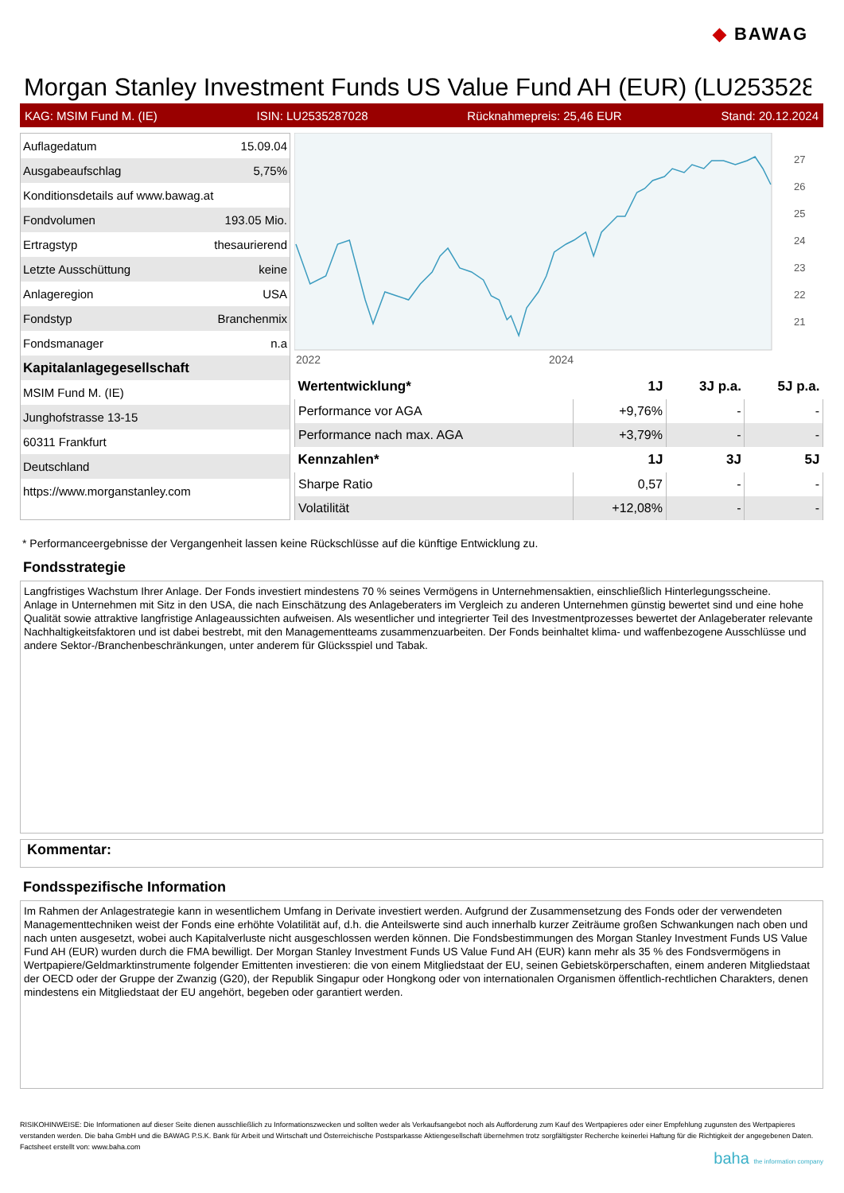◆ BAWAG
Morgan Stanley Investment Funds US Value Fund AH (EUR) (LU253528
KAG: MSIM Fund M. (IE) ISIN: LU2535287028 Rücknahmepreis: 25,46 EUR Stand: 20.12.2024
| Auflagedatum | 15.09.04 |
| Ausgabeaufschlag | 5,75% |
| Konditionsdetails auf www.bawag.at | |
| Fondvolumen | 193.05 Mio. |
| Ertragstyp | thesaurierend |
| Letzte Ausschüttung | keine |
| Anlageregion | USA |
| Fondstyp | Branchenmix |
| Fondsmanager | n.a |
| Kapitalanlagegesellschaft | |
| MSIM Fund M. (IE) | |
| Junghofstrasse 13-15 | |
| 60311 Frankfurt | |
| Deutschland | |
| https://www.morganstanley.com | |
2022
2024
27
26
25
24
23
22
21
| Wertentwicklung* | 1J | 3J p.a. | 5J p.a. |
| --- | --- | --- | --- |
| Performance vor AGA | +9,76% | - | - |
| Performance nach max. AGA | +3,79% | - | - |
| Kennzahlen* | 1J | 3J | 5J |
| Sharpe Ratio | 0,57 | - | - |
| Volatilität | +12,08% | - | - |
* Performanceergebnisse der Vergangenheit lassen keine Rückschlüsse auf die künftige Entwicklung zu.
Fondsstrategie
Langfristiges Wachstum Ihrer Anlage. Der Fonds investiert mindestens 70 % seines Vermögens in Unternehmensaktien, einschließlich Hinterlegungsscheine.
Anlage in Unternehmen mit Sitz in den USA, die nach Einschätzung des Anlageberaters im Vergleich zu anderen Unternehmen günstig bewertet sind und eine hohe Qualität sowie attraktive langfristige Anlageaussichten aufweisen. Als wesentlicher und integrierter Teil des Investmentprozesses bewertet der Anlageberater relevante Nachhaltigkeitsfaktoren und ist dabei bestrebt, mit den Managementteams zusammenzuarbeiten. Der Fonds beinhaltet klima- und waffenbezogene Ausschlüsse und andere Sektor-/Branchenbeschränkungen, unter anderem für Glücksspiel und Tabak.
Kommentar:
Fondsspezifische Information
Im Rahmen der Anlagestrategie kann in wesentlichem Umfang in Derivate investiert werden. Aufgrund der Zusammensetzung des Fonds oder der verwendeten Managementtechniken weist der Fonds eine erhöhte Volatilität auf, d.h. die Anteilswerte sind auch innerhalb kurzer Zeiträume großen Schwankungen nach oben und nach unten ausgesetzt, wobei auch Kapitalverluste nicht ausgeschlossen werden können. Die Fondsbestimmungen des Morgan Stanley Investment Funds US Value Fund AH (EUR) wurden durch die FMA bewilligt. Der Morgan Stanley Investment Funds US Value Fund AH (EUR) kann mehr als 35 % des Fondsvermögens in Wertpapiere/Geldmarktinstrumente folgender Emittenten investieren: die von einem Mitgliedstaat der EU, seinen Gebietskörperschaften, einem anderen Mitgliedstaat der OECD oder der Gruppe der Zwanzig (G20), der Republik Singapur oder Hongkong oder von internationalen Organismen öffentlich-rechtlichen Charakters, denen mindestens ein Mitgliedstaat der EU angehört, begeben oder garantiert werden.
RISIKOHINWEISE: Die Informationen auf dieser Seite dienen ausschließlich zu Informationszwecken und sollten weder als Verkaufsangebot noch als Aufforderung zum Kauf des Wertpapieres oder einer Empfehlung zugunsten des Wertpapieres verstanden werden. Die baha GmbH und die BAWAG P.S.K. Bank für Arbeit und Wirtschaft und Österreichische Postsparkasse Aktiengesellschaft übernehmen trotz sorgfältigster Recherche keinerlei Haftung für die Richtigkeit der angegebenen Daten.
Factsheet erstellt von: www.baha.com
baha the information company